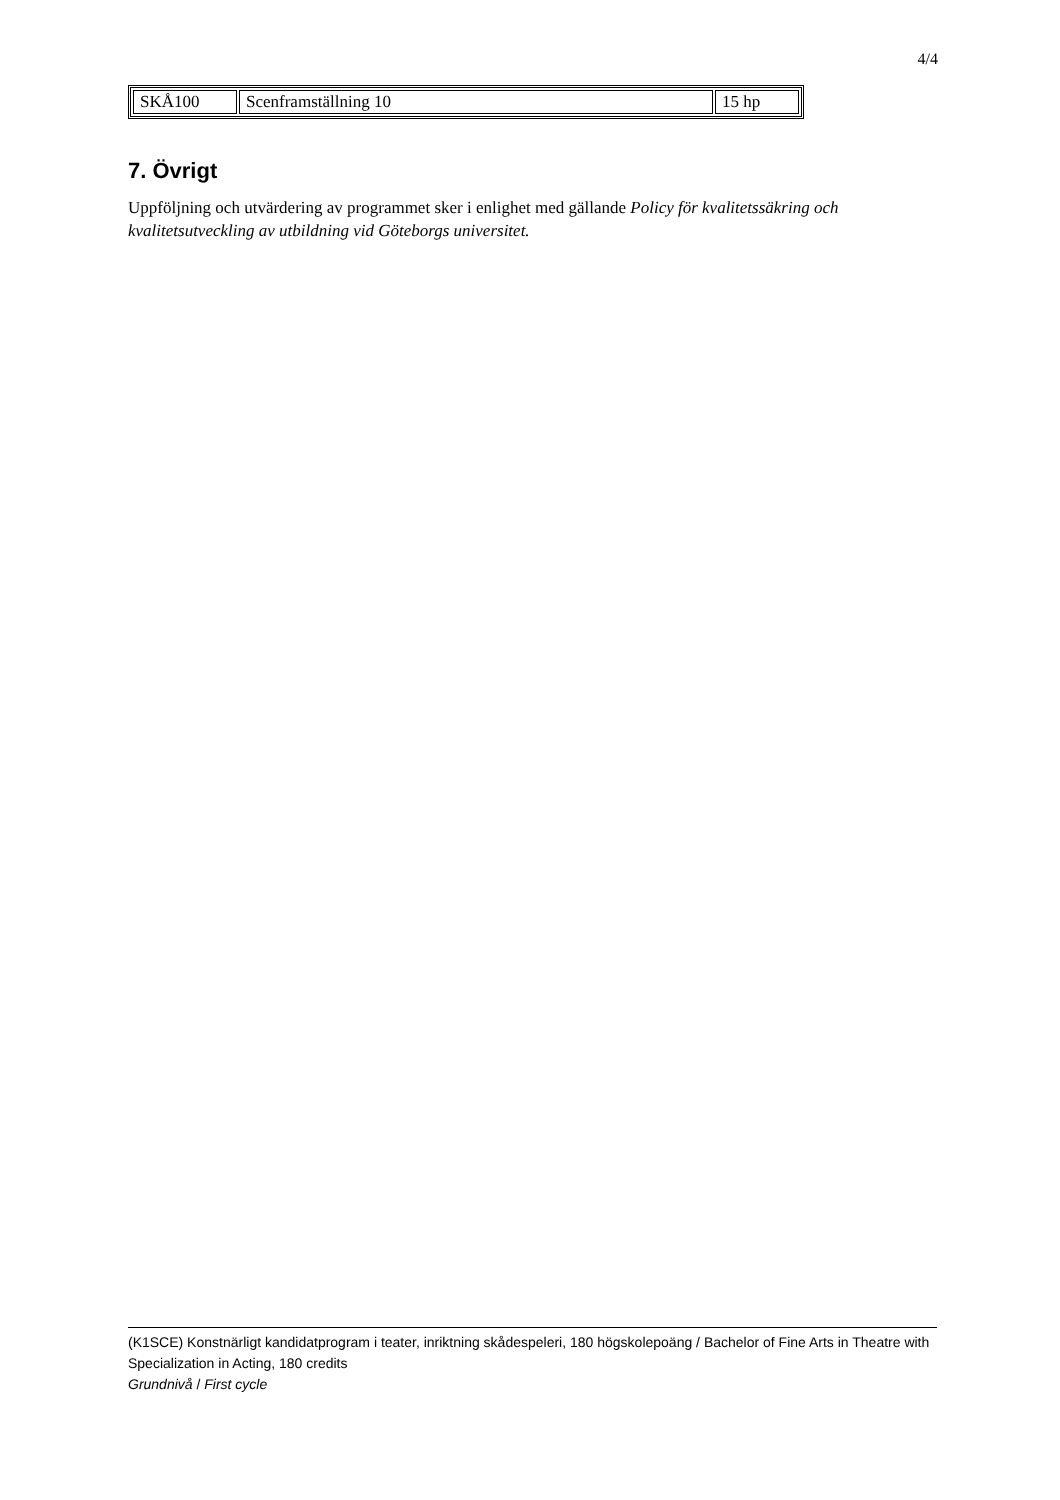4/4
| SKÅ100 | Scenframställning 10 | 15 hp |
7. Övrigt
Uppföljning och utvärdering av programmet sker i enlighet med gällande Policy för kvalitetssäkring och kvalitetsutveckling av utbildning vid Göteborgs universitet.
(K1SCE) Konstnärligt kandidatprogram i teater, inriktning skådespeleri, 180 högskolepoäng / Bachelor of Fine Arts in Theatre with Specialization in Acting, 180 credits
Grundnivå / First cycle